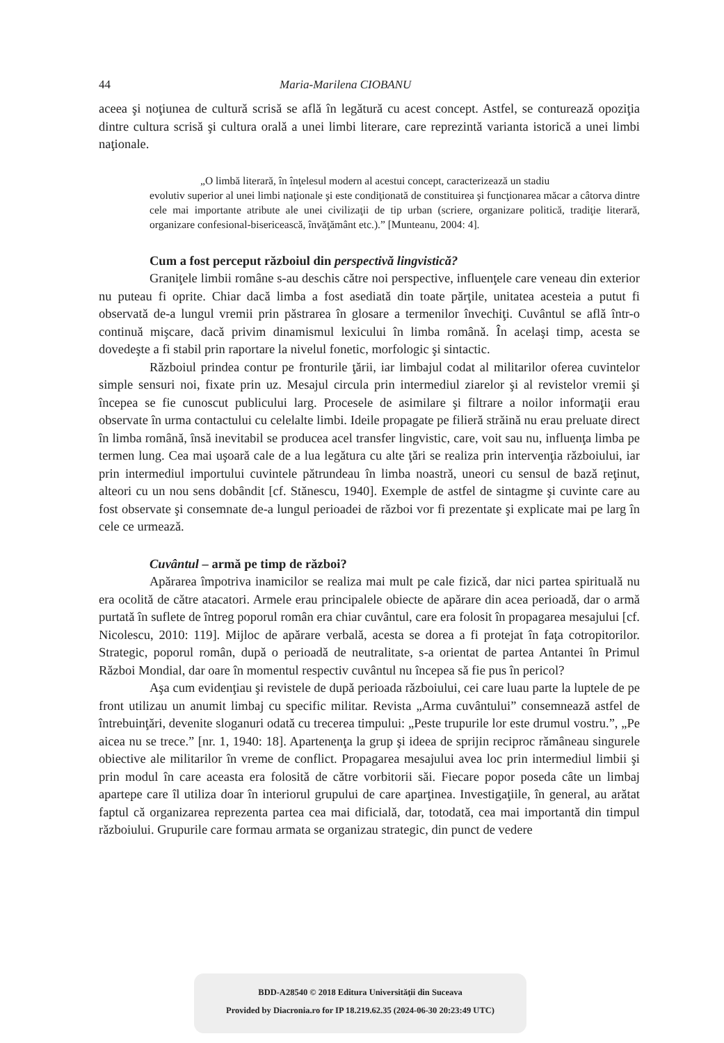44 Maria-Marilena CIOBANU
aceea şi noţiunea de cultură scrisă se află în legătură cu acest concept. Astfel, se conturează opoziţia dintre cultura scrisă şi cultura orală a unei limbi literare, care reprezintă varianta istorică a unei limbi naţionale.
„O limbă literară, în înţelesul modern al acestui concept, caracterizează un stadiu
evolutiv superior al unei limbi naţionale şi este condiţionată de constituirea şi funcţionarea măcar a câtorva dintre cele mai importante atribute ale unei civilizaţii de tip urban (scriere, organizare politică, tradiţie literară, organizare confesional-bisericească, învăţământ etc.).” [Munteanu, 2004: 4].
Cum a fost perceput războiul din perspectivă lingvistică?
Graniţele limbii române s-au deschis către noi perspective, influenţele care veneau din exterior nu puteau fi oprite. Chiar dacă limba a fost asediată din toate părţile, unitatea acesteia a putut fi observată de-a lungul vremii prin păstrarea în glosare a termenilor învechiţi. Cuvântul se află într-o continuă mişcare, dacă privim dinamismul lexicului în limba română. În acelaşi timp, acesta se dovedeşte a fi stabil prin raportare la nivelul fonetic, morfologic şi sintactic.
Războiul prindea contur pe fronturile ţării, iar limbajul codat al militarilor oferea cuvintelor simple sensuri noi, fixate prin uz. Mesajul circula prin intermediul ziarelor şi al revistelor vremii şi începea se fie cunoscut publicului larg. Procesele de asimilare şi filtrare a noilor informaţii erau observate în urma contactului cu celelalte limbi. Ideile propagate pe filieră străină nu erau preluate direct în limba română, însă inevitabil se producea acel transfer lingvistic, care, voit sau nu, influenţa limba pe termen lung. Cea mai uşoară cale de a lua legătura cu alte ţări se realiza prin intervenţia războiului, iar prin intermediul importului cuvintele pătrundeau în limba noastră, uneori cu sensul de bază reţinut, alteori cu un nou sens dobândit [cf. Stănescu, 1940]. Exemple de astfel de sintagme şi cuvinte care au fost observate şi consemnate de-a lungul perioadei de război vor fi prezentate şi explicate mai pe larg în cele ce urmează.
Cuvântul – armă pe timp de război?
Apărarea împotriva inamicilor se realiza mai mult pe cale fizică, dar nici partea spirituală nu era ocolită de către atacatori. Armele erau principalele obiecte de apărare din acea perioadă, dar o armă purtată în suflete de întreg poporul român era chiar cuvântul, care era folosit în propagarea mesajului [cf. Nicolescu, 2010: 119]. Mijloc de apărare verbală, acesta se dorea a fi protejat în faţa cotropitorilor. Strategic, poporul român, după o perioadă de neutralitate, s-a orientat de partea Antantei în Primul Război Mondial, dar oare în momentul respectiv cuvântul nu începea să fie pus în pericol?
Aşa cum evidenţiau şi revistele de după perioada războiului, cei care luau parte la luptele de pe front utilizau un anumit limbaj cu specific militar. Revista „Arma cuvântului” consemnează astfel de întrebuinţări, devenite sloganuri odată cu trecerea timpului: „Peste trupurile lor este drumul vostru.”, „Pe aicea nu se trece.” [nr. 1, 1940: 18]. Apartenenţa la grup şi ideea de sprijin reciproc rămâneau singurele obiective ale militarilor în vreme de conflict. Propagarea mesajului avea loc prin intermediul limbii şi prin modul în care aceasta era folosită de către vorbitorii săi. Fiecare popor poseda câte un limbaj apartepe care îl utiliza doar în interiorul grupului de care aparţinea. Investigaţiile, în general, au arătat faptul că organizarea reprezenta partea cea mai dificială, dar, totodată, cea mai importantă din timpul războiului. Grupurile care formau armata se organizau strategic, din punct de vedere
BDD-A28540 © 2018 Editura Universităţii din Suceava
Provided by Diacronia.ro for IP 18.219.62.35 (2024-06-30 20:23:49 UTC)